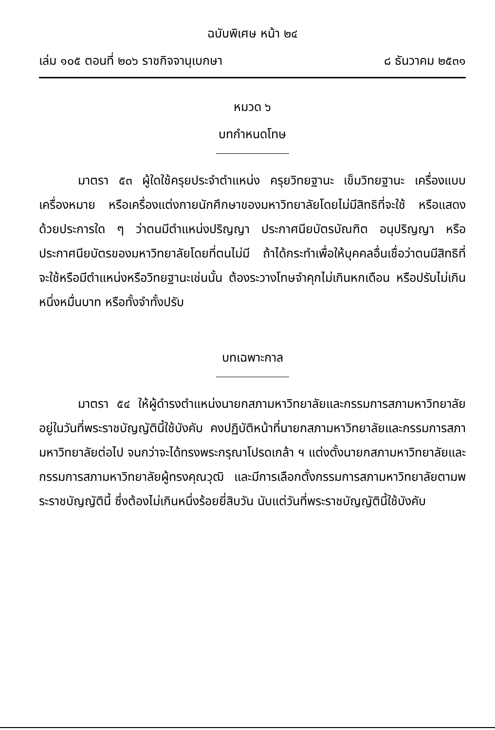ฉบับพิเศษ หน้า ๒๔
เล่ม ๑๐๕ ตอนที่ ๒๐๖ ราชกิจจานุเบกษา ๘ ธันวาคม ๒๕๓๑
หมวด ๖
บทกำหนดโทษ
มาตรา ๕๓ ผู้ใดใช้ครุยประจำตำแหน่ง ครุยวิทยฐานะ เข็มวิทยฐานะ เครื่องแบบ เครื่องหมาย หรือเครื่องแต่งกายนักศึกษาของมหาวิทยาลัยโดยไม่มีสิทธิที่จะใช้ หรือแสดงด้วยประการใด ๆ ว่าตนมีตำแหน่งปริญญา ประกาศนียบัตรบัณฑิต อนุปริญญา หรือประกาศนียบัตรของมหาวิทยาลัยโดยที่ตนไม่มี ถ้าได้กระทำเพื่อให้บุคคลอื่นเชื่อว่าตนมีสิทธิที่จะใช้หรือมีตำแหน่งหรือวิทยฐานะเช่นนั้น ต้องระวางโทษจำคุกไม่เกินหกเดือน หรือปรับไม่เกินหนึ่งหมื่นบาท หรือทั้งจำทั้งปรับ
บทเฉพาะกาล
มาตรา ๕๔ ให้ผู้ดำรงตำแหน่งนายกสภามหาวิทยาลัยและกรรมการสภามหาวิทยาลัยอยู่ในวันที่พระราชบัญญัตินี้ใช้บังคับ คงปฏิบัติหน้าที่นายกสภามหาวิทยาลัยและกรรมการสภามหาวิทยาลัยต่อไป จนกว่าจะได้ทรงพระกรุณาโปรดเกล้า ฯ แต่งตั้งนายกสภามหาวิทยาลัยและกรรมการสภามหาวิทยาลัยผู้ทรงคุณวุฒิ และมีการเลือกตั้งกรรมการสภามหาวิทยาลัยตามพระราชบัญญัตินี้ ซึ่งต้องไม่เกินหนึ่งร้อยยี่สิบวัน นับแต่วันที่พระราชบัญญัตินี้ใช้บังคับ